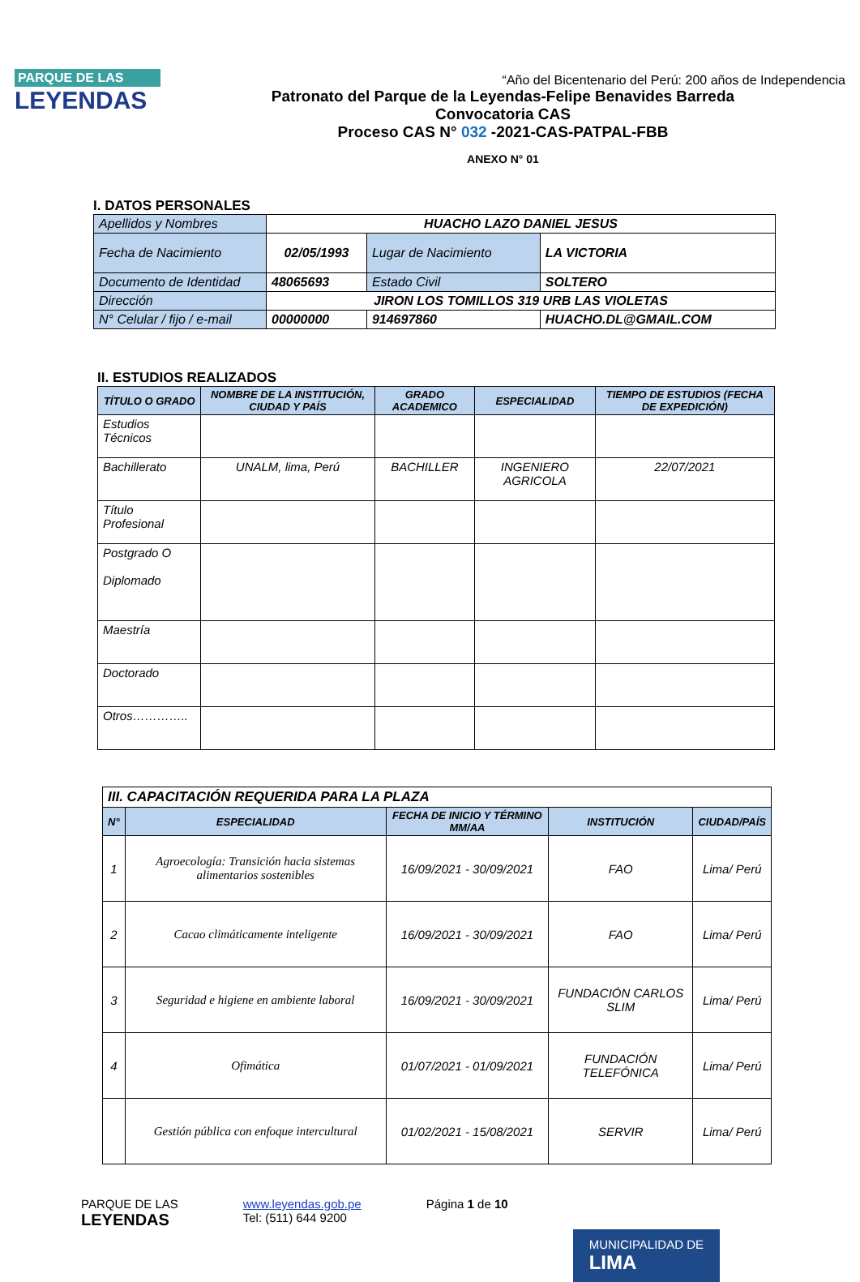PARQUE DE LAS
LEYENDAS
“Año del Bicentenario del Perú: 200 años de Independencia
Patronato del Parque de la Leyendas-Felipe Benavides Barreda
Convocatoria CAS
Proceso CAS N° 032 -2021-CAS-PATPAL-FBB
ANEXO N° 01
I. DATOS PERSONALES
| Apellidos y Nombres | HUACHO LAZO DANIEL JESUS | | | |
| Fecha de Nacimiento | 02/05/1993 | | Lugar de Nacimiento | LA VICTORIA |
| Documento de Identidad | 48065693 | | Estado Civil | SOLTERO |
| Dirección | JIRON LOS TOMILLOS 319 URB LAS VIOLETAS | | | |
| N° Celular / fijo / e-mail | 00000000 | 914697860 | | HUACHO.DL@GMAIL.COM |
II. ESTUDIOS REALIZADOS
| TÍTULO O GRADO | NOMBRE DE LA INSTITUCIÓN, CIUDAD Y PAÍS | GRADO ACADEMICO | ESPECIALIDAD | TIEMPO DE ESTUDIOS (FECHA DE EXPEDICIÓN) |
| --- | --- | --- | --- | --- |
| Estudios Técnicos | | | | |
| Bachillerato | UNALM, lima, Perú | BACHILLER | INGENIERO AGRICOLA | 22/07/2021 |
| Título Profesional | | | | |
| Postgrado O Diplomado | | | | |
| Maestría | | | | |
| Doctorado | | | | |
| Otros………….. | | | | |
| III. CAPACITACIÓN REQUERIDA PARA LA PLAZA | | | | |
| N° | ESPECIALIDAD | FECHA DE INICIO Y TÉRMINO MM/AA | INSTITUCIÓN | CIUDAD/PAÍS |
| 1 | Agroecología: Transición hacia sistemas alimentarios sostenibles | 16/09/2021 - 30/09/2021 | FAO | Lima/ Perú |
| 2 | Cacao climáticamente inteligente | 16/09/2021 - 30/09/2021 | FAO | Lima/ Perú |
| 3 | Seguridad e higiene en ambiente laboral | 16/09/2021 - 30/09/2021 | FUNDACIÓN CARLOS SLIM | Lima/ Perú |
| 4 | Ofimática | 01/07/2021 - 01/09/2021 | FUNDACIÓN TELEFÓNICA | Lima/ Perú |
| | Gestión pública con enfoque intercultural | 01/02/2021 - 15/08/2021 | SERVIR | Lima/ Perú |
PARQUE DE LAS
LEYENDAS
www.leyendas.gob.pe
Tel: (511) 644 9200
Página 1 de 10
MUNICIPALIDAD DE
LIMA